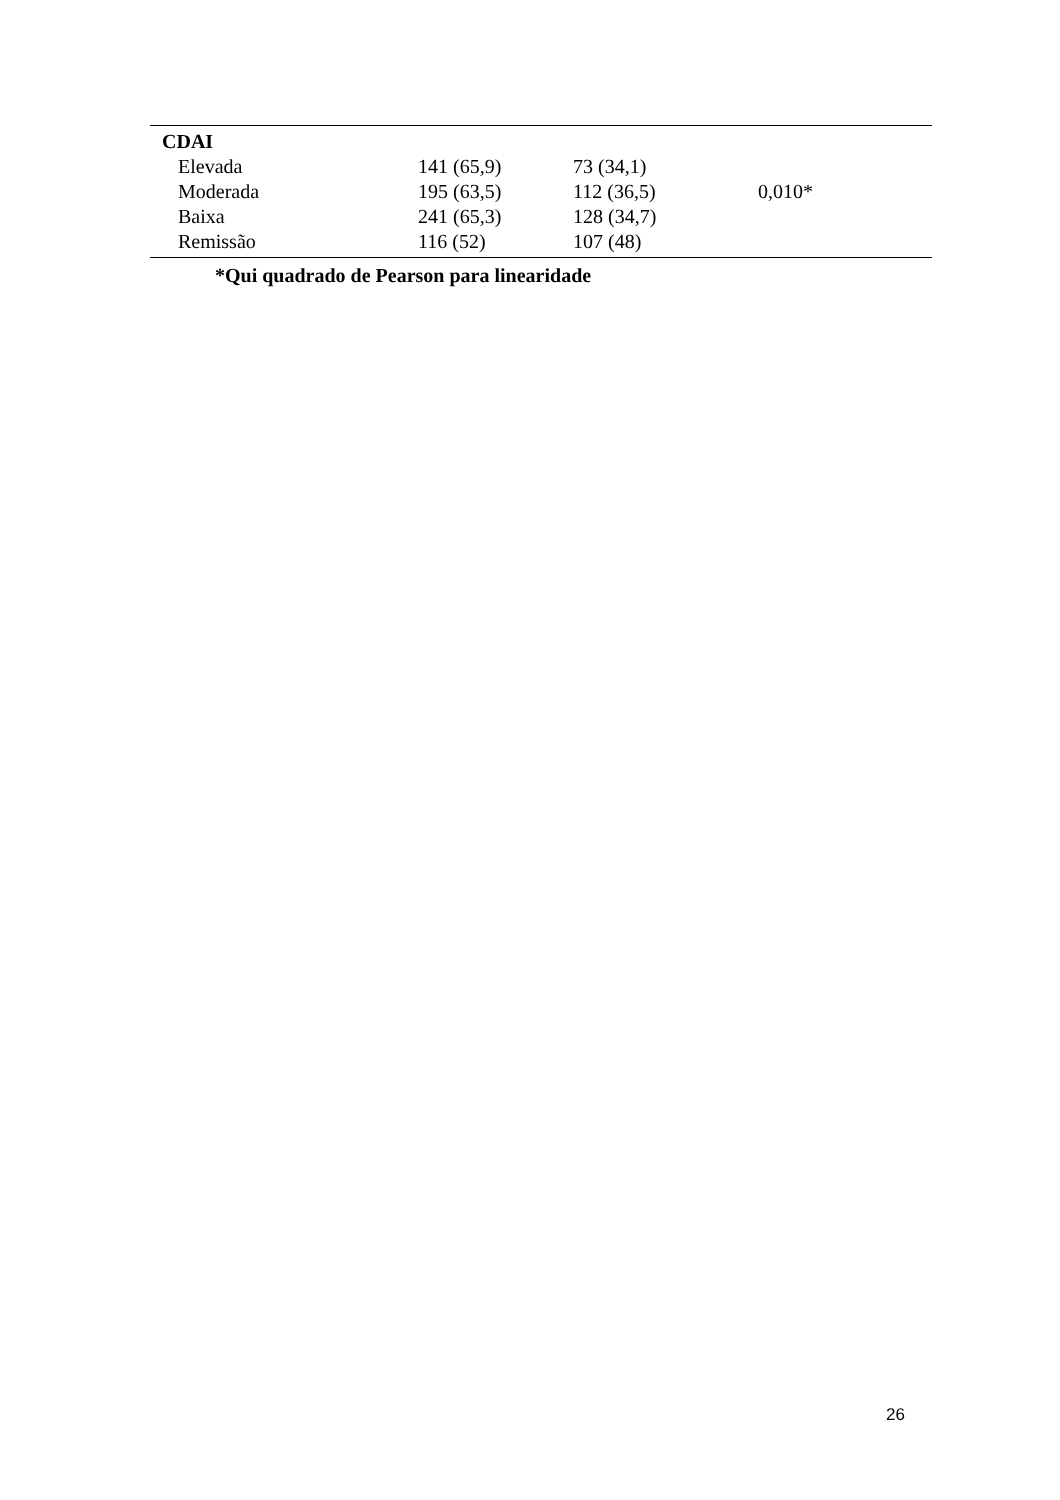| CDAI | | | |
| Elevada | 141 (65,9) | 73 (34,1) | |
| Moderada | 195 (63,5) | 112 (36,5) | 0,010* |
| Baixa | 241 (65,3) | 128 (34,7) | |
| Remissão | 116 (52) | 107 (48) | |
*Qui quadrado de Pearson para linearidade
26